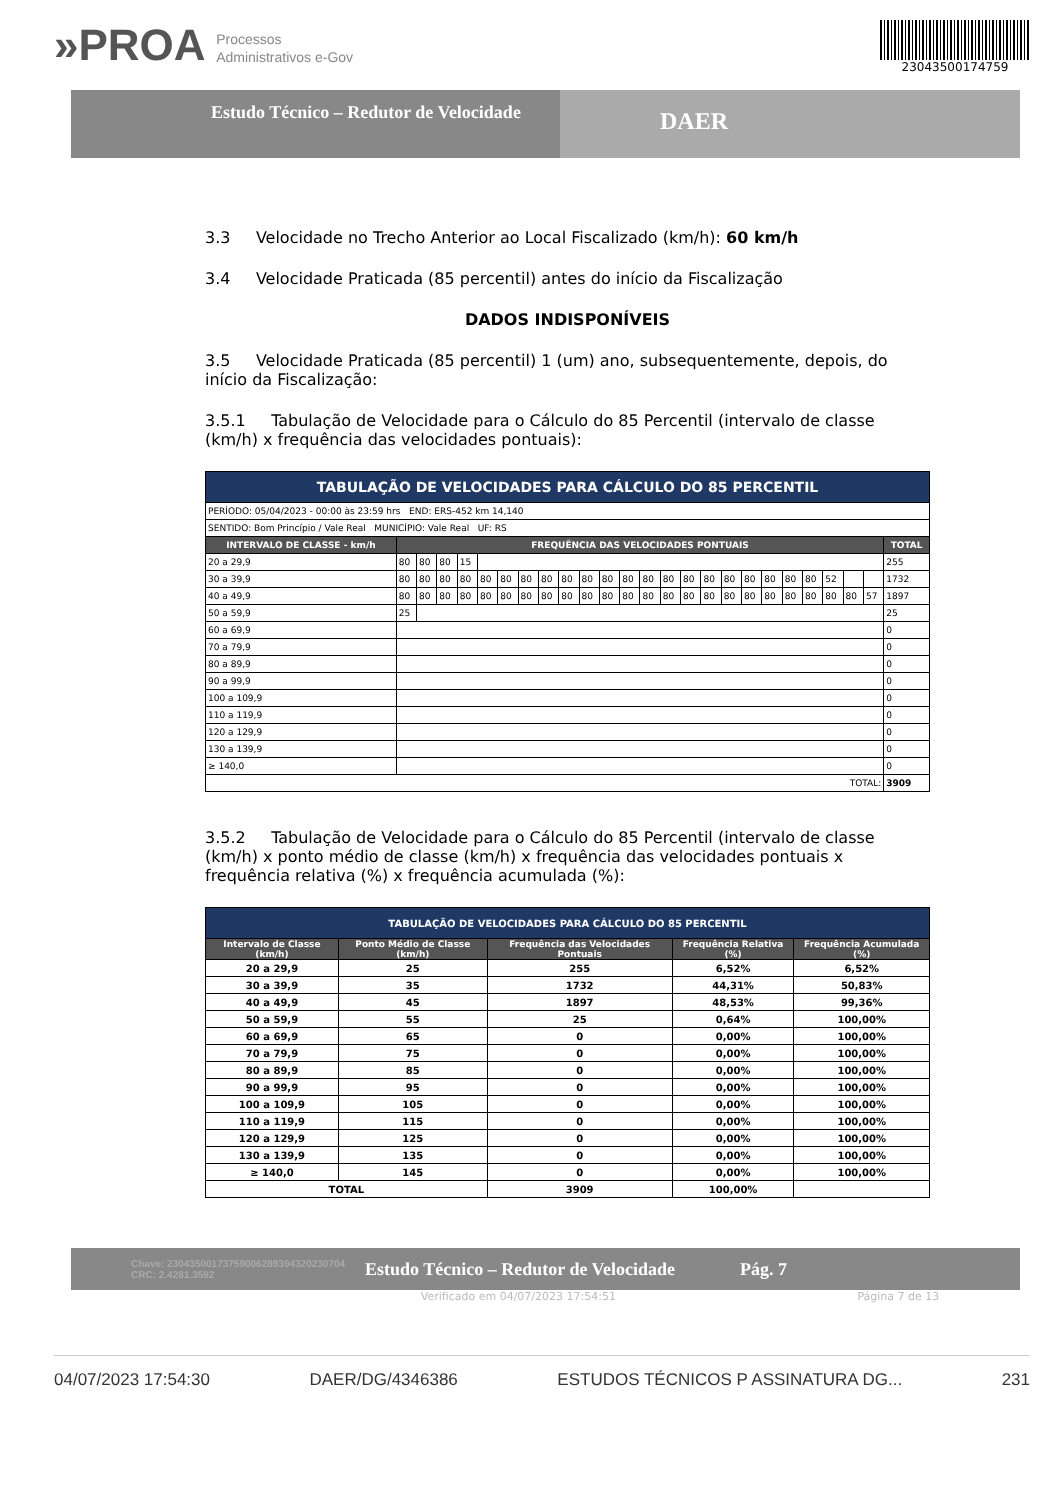»PROA Processos
Administrativos e-Gov
23043500174759
Estudo Técnico – Redutor de Velocidade
DAER
3.3 Velocidade no Trecho Anterior ao Local Fiscalizado (km/h): 60 km/h
3.4 Velocidade Praticada (85 percentil) antes do início da Fiscalização
DADOS INDISPONÍVEIS
3.5 Velocidade Praticada (85 percentil) 1 (um) ano, subsequentemente, depois, do início da Fiscalização:
3.5.1 Tabulação de Velocidade para o Cálculo do 85 Percentil (intervalo de classe (km/h) x frequência das velocidades pontuais):
| TABULAÇÃO DE VELOCIDADES PARA CÁLCULO DO 85 PERCENTIL | | | | | | | | | | | | | | | | | | | | | | | | | |
| PERÍODO: 05/04/2023 - 00:00 às 23:59 hrs END: ERS-452 km 14,140 | | | | | | | | | | | | | | | | | | | | | | | | | |
| SENTIDO: Bom Princípio / Vale Real MUNICÍPIO: Vale Real UF: RS | | | | | | | | | | | | | | | | | | | | | | | | | |
| INTERVALO DE CLASSE - km/h | FREQUÊNCIA DAS VELOCIDADES PONTUAIS | | | | | | | | | | | | | | | | | | | | | | | | TOTAL |
| 20 a 29,9 | 80 | 80 | 80 | 15 | | | | | | | | | | | | | | | | | | | | | 255 |
| 30 a 39,9 | 80 | 80 | 80 | 80 | 80 | 80 | 80 | 80 | 80 | 80 | 80 | 80 | 80 | 80 | 80 | 80 | 80 | 80 | 80 | 80 | 80 | 52 | | | 1732 |
| 40 a 49,9 | 80 | 80 | 80 | 80 | 80 | 80 | 80 | 80 | 80 | 80 | 80 | 80 | 80 | 80 | 80 | 80 | 80 | 80 | 80 | 80 | 80 | 80 | 80 | 57 | 1897 |
| 50 a 59,9 | 25 | | | | | | | | | | | | | | | | | | | | | | | | 25 |
| 60 a 69,9 | | | | | | | | | | | | | | | | | | | | | | | | | 0 |
| 70 a 79,9 | | | | | | | | | | | | | | | | | | | | | | | | | 0 |
| 80 a 89,9 | | | | | | | | | | | | | | | | | | | | | | | | | 0 |
| 90 a 99,9 | | | | | | | | | | | | | | | | | | | | | | | | | 0 |
| 100 a 109,9 | | | | | | | | | | | | | | | | | | | | | | | | | 0 |
| 110 a 119,9 | | | | | | | | | | | | | | | | | | | | | | | | | 0 |
| 120 a 129,9 | | | | | | | | | | | | | | | | | | | | | | | | | 0 |
| 130 a 139,9 | | | | | | | | | | | | | | | | | | | | | | | | | 0 |
| ≥ 140,0 | | | | | | | | | | | | | | | | | | | | | | | | | 0 |
| TOTAL: | | | | | | | | | | | | | | | | | | | | | | | | | 3909 |
3.5.2 Tabulação de Velocidade para o Cálculo do 85 Percentil (intervalo de classe (km/h) x ponto médio de classe (km/h) x frequência das velocidades pontuais x frequência relativa (%) x frequência acumulada (%):
| TABULAÇÃO DE VELOCIDADES PARA CÁLCULO DO 85 PERCENTIL | | | | |
| Intervalo de Classe (km/h) | Ponto Médio de Classe (km/h) | Frequência das Velocidades Pontuais | Frequência Relativa (%) | Frequência Acumulada (%) |
| 20 a 29,9 | 25 | 255 | 6,52% | 6,52% |
| 30 a 39,9 | 35 | 1732 | 44,31% | 50,83% |
| 40 a 49,9 | 45 | 1897 | 48,53% | 99,36% |
| 50 a 59,9 | 55 | 25 | 0,64% | 100,00% |
| 60 a 69,9 | 65 | 0 | 0,00% | 100,00% |
| 70 a 79,9 | 75 | 0 | 0,00% | 100,00% |
| 80 a 89,9 | 85 | 0 | 0,00% | 100,00% |
| 90 a 99,9 | 95 | 0 | 0,00% | 100,00% |
| 100 a 109,9 | 105 | 0 | 0,00% | 100,00% |
| 110 a 119,9 | 115 | 0 | 0,00% | 100,00% |
| 120 a 129,9 | 125 | 0 | 0,00% | 100,00% |
| 130 a 139,9 | 135 | 0 | 0,00% | 100,00% |
| ≥ 140,0 | 145 | 0 | 0,00% | 100,00% |
| TOTAL | | 3909 | 100,00% | |
Chave: 23043500173759006289394320230704
CRC: 2.4281.3592 Estudo Técnico – Redutor de Velocidade Pág. 7
Verificado em 04/07/2023 17:54:51 Página 7 de 13
04/07/2023 17:54:30 DAER/DG/4346386 ESTUDOS TÉCNICOS P ASSINATURA DG... 231